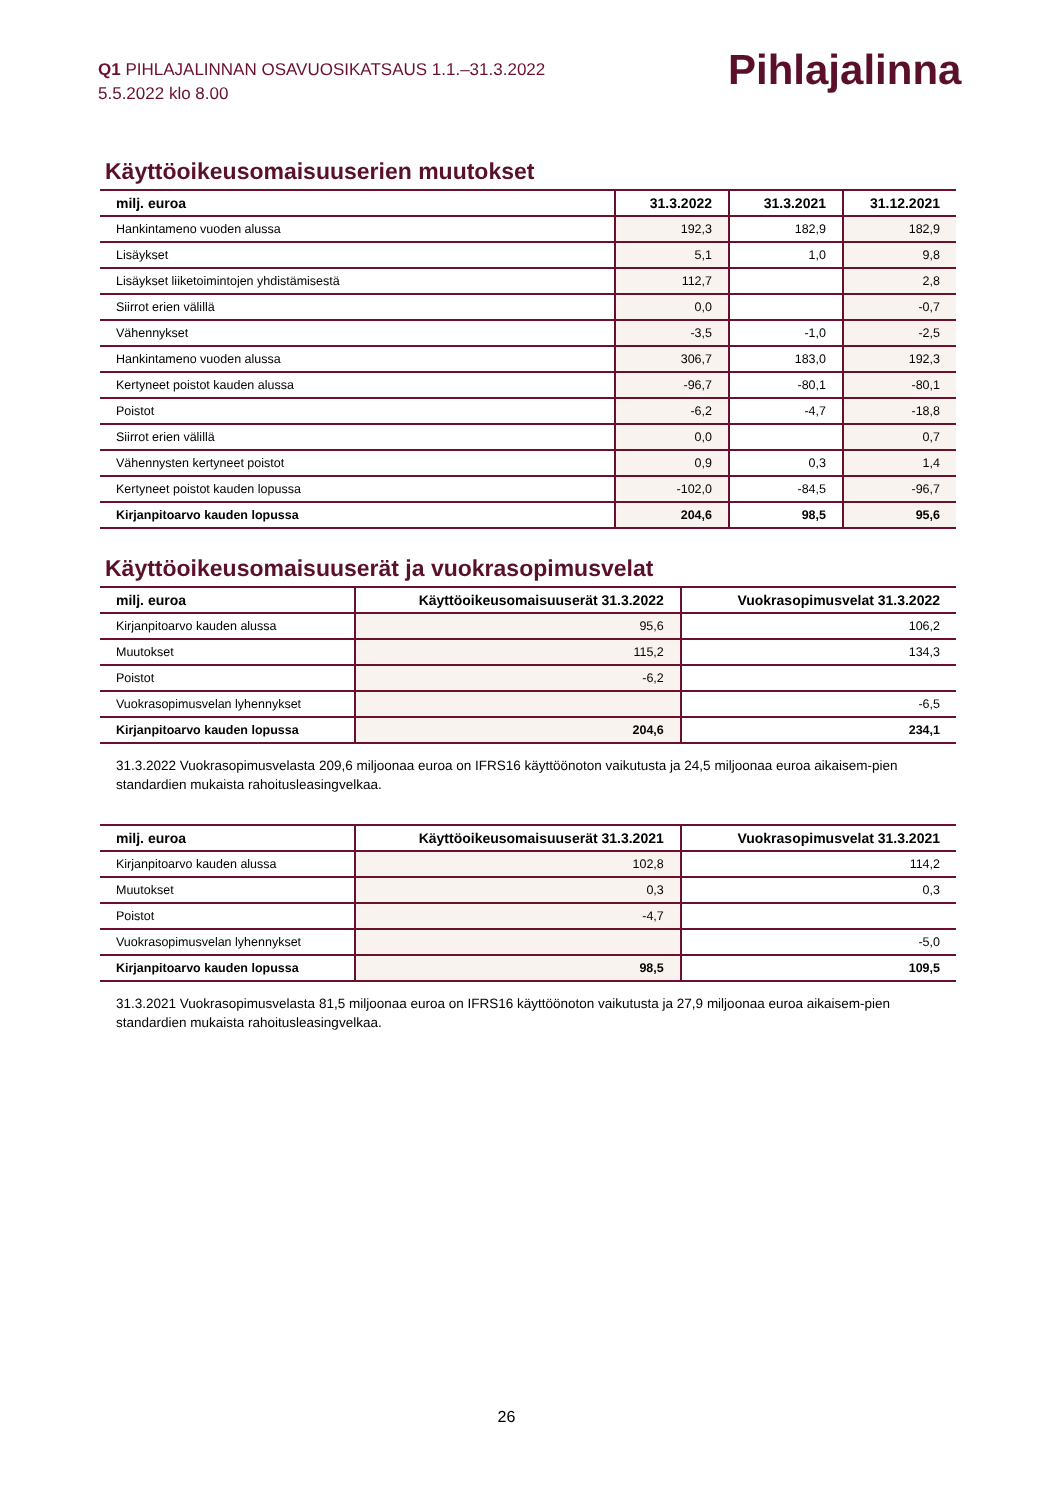Q1 PIHLAJALINNAN OSAVUOSIKATSAUS 1.1.–31.3.2022
5.5.2022 klo 8.00
Pihlajalinna
Käyttöoikeusomaisuuserien muutokset
| milj. euroa | 31.3.2022 | 31.3.2021 | 31.12.2021 |
| --- | --- | --- | --- |
| Hankintameno vuoden alussa | 192,3 | 182,9 | 182,9 |
| Lisäykset | 5,1 | 1,0 | 9,8 |
| Lisäykset liiketoimintojen yhdistämisestä | 112,7 | | 2,8 |
| Siirrot erien välillä | 0,0 | | -0,7 |
| Vähennykset | -3,5 | -1,0 | -2,5 |
| Hankintameno vuoden alussa | 306,7 | 183,0 | 192,3 |
| Kertyneet poistot kauden alussa | -96,7 | -80,1 | -80,1 |
| Poistot | -6,2 | -4,7 | -18,8 |
| Siirrot erien välillä | 0,0 | | 0,7 |
| Vähennysten kertyneet poistot | 0,9 | 0,3 | 1,4 |
| Kertyneet poistot kauden lopussa | -102,0 | -84,5 | -96,7 |
| Kirjanpitoarvo kauden lopussa | 204,6 | 98,5 | 95,6 |
Käyttöoikeusomaisuuserät ja vuokrasopimusvelat
| milj. euroa | Käyttöoikeusomaisuuserät 31.3.2022 | Vuokrasopimusvelat 31.3.2022 |
| --- | --- | --- |
| Kirjanpitoarvo kauden alussa | 95,6 | 106,2 |
| Muutokset | 115,2 | 134,3 |
| Poistot | -6,2 | |
| Vuokrasopimusvelan lyhennykset | | -6,5 |
| Kirjanpitoarvo kauden lopussa | 204,6 | 234,1 |
31.3.2022 Vuokrasopimusvelasta 209,6 miljoonaa euroa on IFRS16 käyttöönoton vaikutusta ja 24,5 miljoonaa euroa aikaisem-pien standardien mukaista rahoitusleasingvelkaa.
| milj. euroa | Käyttöoikeusomaisuuserät 31.3.2021 | Vuokrasopimusvelat 31.3.2021 |
| --- | --- | --- |
| Kirjanpitoarvo kauden alussa | 102,8 | 114,2 |
| Muutokset | 0,3 | 0,3 |
| Poistot | -4,7 | |
| Vuokrasopimusvelan lyhennykset | | -5,0 |
| Kirjanpitoarvo kauden lopussa | 98,5 | 109,5 |
31.3.2021 Vuokrasopimusvelasta 81,5 miljoonaa euroa on IFRS16 käyttöönoton vaikutusta ja 27,9 miljoonaa euroa aikaisem-pien standardien mukaista rahoitusleasingvelkaa.
26